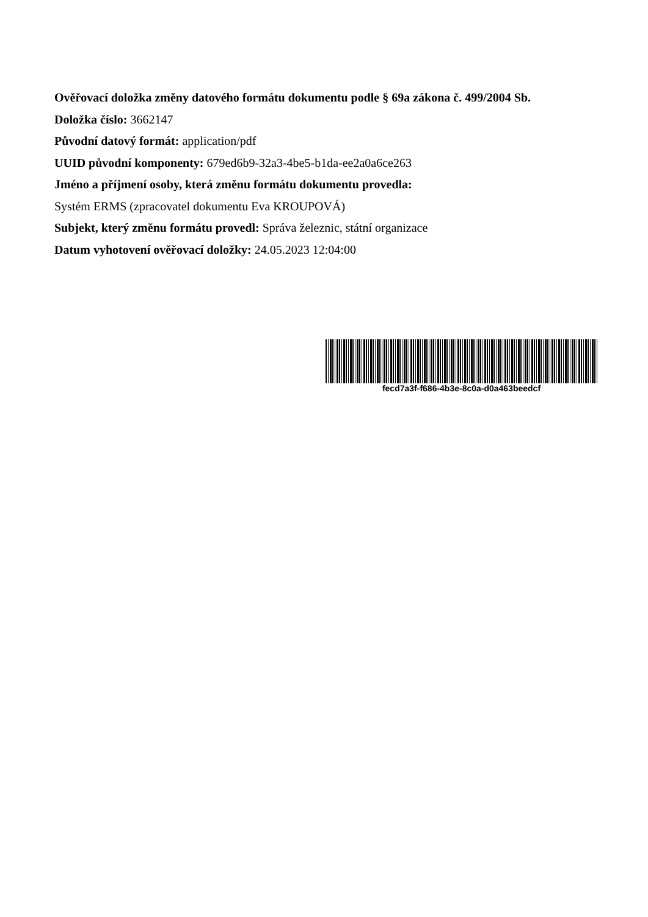Ověřovací doložka změny datového formátu dokumentu podle § 69a zákona č. 499/2004 Sb.
Doložka číslo: 3662147
Původní datový formát: application/pdf
UUID původní komponenty: 679ed6b9-32a3-4be5-b1da-ee2a0a6ce263
Jméno a příjmení osoby, která změnu formátu dokumentu provedla:
Systém ERMS (zpracovatel dokumentu Eva KROUPOVÁ)
Subjekt, který změnu formátu provedl: Správa železnic, státní organizace
Datum vyhotovení ověřovací doložky: 24.05.2023 12:04:00
fecd7a3f-f686-4b3e-8c0a-d0a463beedcf